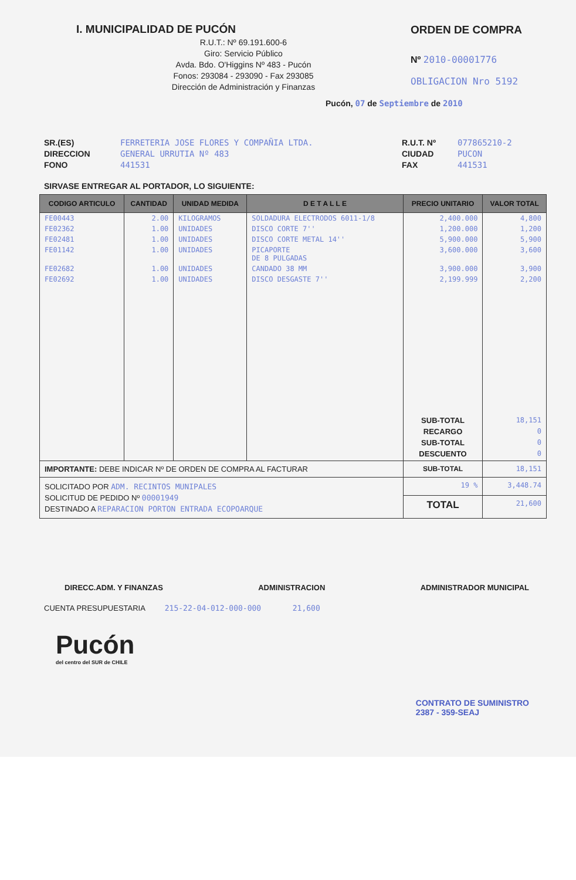I. MUNICIPALIDAD DE PUCÓN
R.U.T.: Nº 69.191.600-6
Giro: Servicio Público
Avda. Bdo. O'Higgins Nº 483 - Pucón
Fonos: 293084 - 293090 - Fax 293085
Dirección de Administración y Finanzas
ORDEN DE COMPRA
Nº 2010-00001776
OBLIGACION Nro 5192
Pucón, 07 de Septiembre de 2010
SR.(ES)
DIRECCION
FONO
FERRETERIA JOSE FLORES Y COMPAÑIA LTDA.
GENERAL URRUTIA Nº 483
441531
R.U.T. Nº
CIUDAD
FAX
077865210-2
PUCON
441531
SIRVASE ENTREGAR AL PORTADOR, LO SIGUIENTE:
| CODIGO ARTICULO | CANTIDAD | UNIDAD MEDIDA | D E T A L L E | PRECIO UNITARIO | VALOR TOTAL |
| --- | --- | --- | --- | --- | --- |
| FE00443 | 2.00 | KILOGRAMOS | SOLDADURA ELECTRODOS 6011-1/8 | 2,400.000 | 4,800 |
| FE02362 | 1.00 | UNIDADES | DISCO CORTE 7'' | 1,200.000 | 1,200 |
| FE02481 | 1.00 | UNIDADES | DISCO CORTE METAL 14'' | 5,900.000 | 5,900 |
| FE01142 | 1.00 | UNIDADES | PICAPORTE DE 8 PULGADAS | 3,600.000 | 3,600 |
| FE02682 | 1.00 | UNIDADES | CANDADO 38 MM | 3,900.000 | 3,900 |
| FE02692 | 1.00 | UNIDADES | DISCO DESGASTE 7'' | 2,199.999 | 2,200 |
| | | | | SUB-TOTAL RECARGO SUB-TOTAL DESCUENTO | 18,151 0 0 0 |
| IMPORTANTE: DEBE INDICAR Nº DE ORDEN DE COMPRA AL FACTURAR | | | | SUB-TOTAL | 18,151 |
| SOLICITADO POR ADM. RECINTOS MUNIPALES SOLICITUD DE PEDIDO Nº 00001949 DESTINADO A REPARACION PORTON ENTRADA ECOPOARQUE | | | | 19 % | 3,448.74 |
| | | | | TOTAL | 21,600 |
DIRECC.ADM. Y FINANZAS ADMINISTRACION ADMINISTRADOR MUNICIPAL
CUENTA PRESUPUESTARIA 215-22-04-012-000-000 21,600
Pucón
del centro del SUR de CHILE
CONTRATO DE SUMINISTRO
2387 - 359-SEAJ